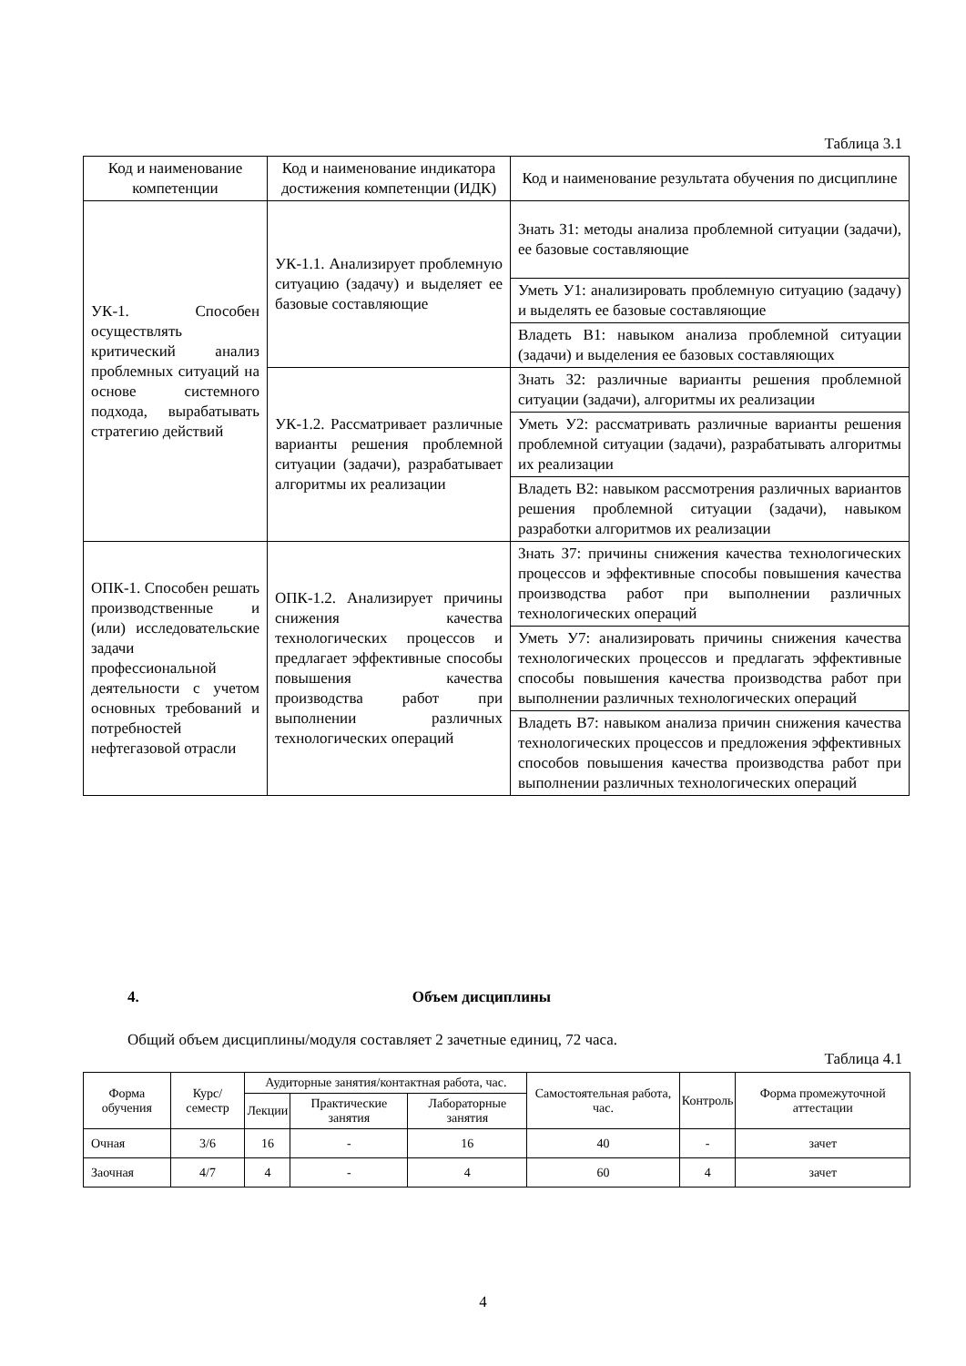Таблица 3.1
| Код и наименование компетенции | Код и наименование индикатора достижения компетенции (ИДК) | Код и наименование результата обучения по дисциплине |
| --- | --- | --- |
| УК-1. Способен осуществлять критический анализ проблемных ситуаций на основе системного подхода, вырабатывать стратегию действий | УК-1.1. Анализирует проблемную ситуацию (задачу) и выделяет ее базовые составляющие | Знать З1: методы анализа проблемной ситуации (задачи), ее базовые составляющие |
| | | Уметь У1: анализировать проблемную ситуацию (задачу) и выделять ее базовые составляющие |
| | | Владеть В1: навыком анализа проблемной ситуации (задачи) и выделения ее базовых составляющих |
| | УК-1.2. Рассматривает различные варианты решения проблемной ситуации (задачи), разрабатывает алгоритмы их реализации | Знать З2: различные варианты решения проблемной ситуации (задачи), алгоритмы их реализации |
| | | Уметь У2: рассматривать различные варианты решения проблемной ситуации (задачи), разрабатывать алгоритмы их реализации |
| | | Владеть В2: навыком рассмотрения различных вариантов решения проблемной ситуации (задачи), навыком разработки алгоритмов их реализации |
| ОПК-1. Способен решать производственные и (или) исследовательские задачи профессиональной деятельности с учетом основных требований и потребностей нефтегазовой отрасли | ОПК-1.2. Анализирует причины снижения качества технологических процессов и предлагает эффективные способы повышения качества производства работ при выполнении различных технологических операций | Знать З7: причины снижения качества технологических процессов и эффективные способы повышения качества производства работ при выполнении различных технологических операций |
| | | Уметь У7: анализировать причины снижения качества технологических процессов и предлагать эффективные способы повышения качества производства работ при выполнении различных технологических операций |
| | | Владеть В7: навыком анализа причин снижения качества технологических процессов и предложения эффективных способов повышения качества производства работ при выполнении различных технологических операций |
4. Объем дисциплины
Общий объем дисциплины/модуля составляет 2 зачетные единиц, 72 часа.
Таблица 4.1
| Форма обучения | Курс/ семестр | Аудиторные занятия/контактная работа, час. | | | Самостоятельная работа, час. | Контроль | Форма промежуточной аттестации |
| --- | --- | --- | --- | --- | --- | --- | --- |
| | | Лекции | Практические занятия | Лабораторные занятия | | | |
| Очная | 3/6 | 16 | - | 16 | 40 | - | зачет |
| Заочная | 4/7 | 4 | - | 4 | 60 | 4 | зачет |
4